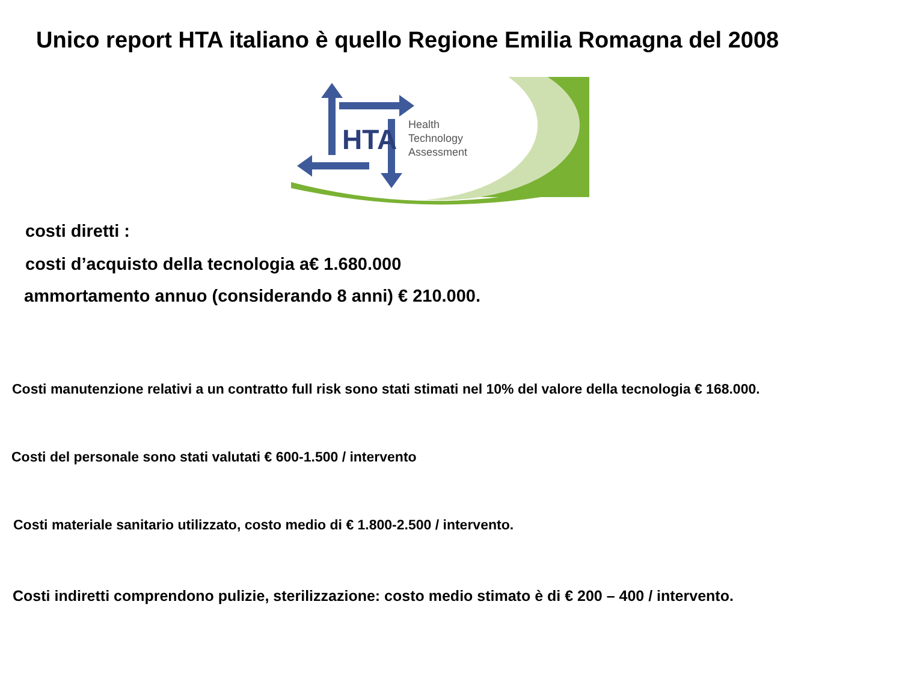Unico report HTA italiano è quello Regione Emilia Romagna del 2008
HTA
Health
Technology
Assessment
costi diretti :
costi d’acquisto della tecnologia a€ 1.680.000
ammortamento annuo (considerando 8 anni) € 210.000.
Costi manutenzione relativi a un contratto full risk sono stati stimati nel 10% del valore della tecnologia € 168.000.
Costi del personale sono stati valutati € 600-1.500 / intervento
Costi materiale sanitario utilizzato, costo medio di € 1.800-2.500 / intervento.
Costi indiretti comprendono pulizie, sterilizzazione: costo medio stimato è di € 200 – 400 / intervento.